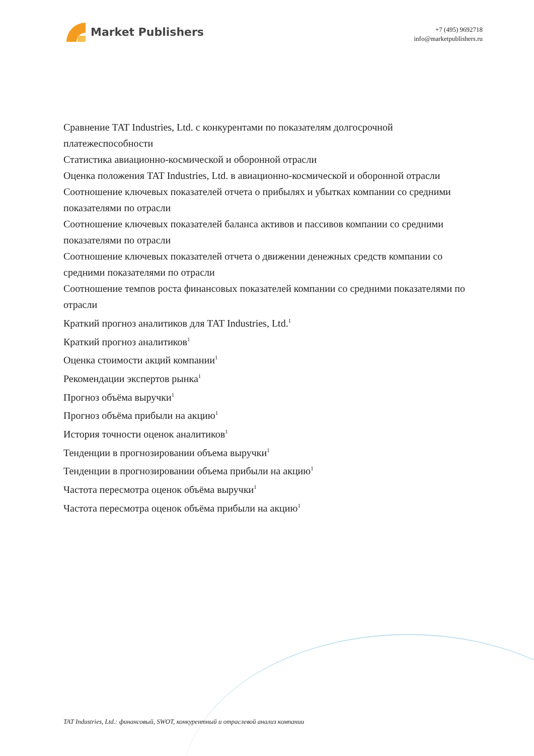Market Publishers
+7 (495) 9692718
info@marketpublishers.ru
Сравнение TAT Industries, Ltd. с конкурентами по показателям долгосрочной платежеспособности
Статистика авиационно-космической и оборонной отрасли
Оценка положения TAT Industries, Ltd. в авиационно-космической и оборонной отрасли
Соотношение ключевых показателей отчета о прибылях и убытках компании со средними показателями по отрасли
Соотношение ключевых показателей баланса активов и пассивов компании со средними показателями по отрасли
Соотношение ключевых показателей отчета о движении денежных средств компании со средними показателями по отрасли
Соотношение темпов роста финансовых показателей компании со средними показателями по отрасли
Краткий прогноз аналитиков для TAT Industries, Ltd.<sup>1</sup>
Краткий прогноз аналитиков<sup>1</sup>
Оценка стоимости акций компании<sup>1</sup>
Рекомендации экспертов рынка<sup>1</sup>
Прогноз объёма выручки<sup>1</sup>
Прогноз объёма прибыли на акцию<sup>1</sup>
История точности оценок аналитиков<sup>1</sup>
Тенденции в прогнозировании объема выручки<sup>1</sup>
Тенденции в прогнозировании объема прибыли на акцию<sup>1</sup>
Частота пересмотра оценок объёма выручки<sup>1</sup>
Частота пересмотра оценок объёма прибыли на акцию<sup>1</sup>
TAT Industries, Ltd.: финансовый, SWOT, конкурентный и отраслевой анализ компании